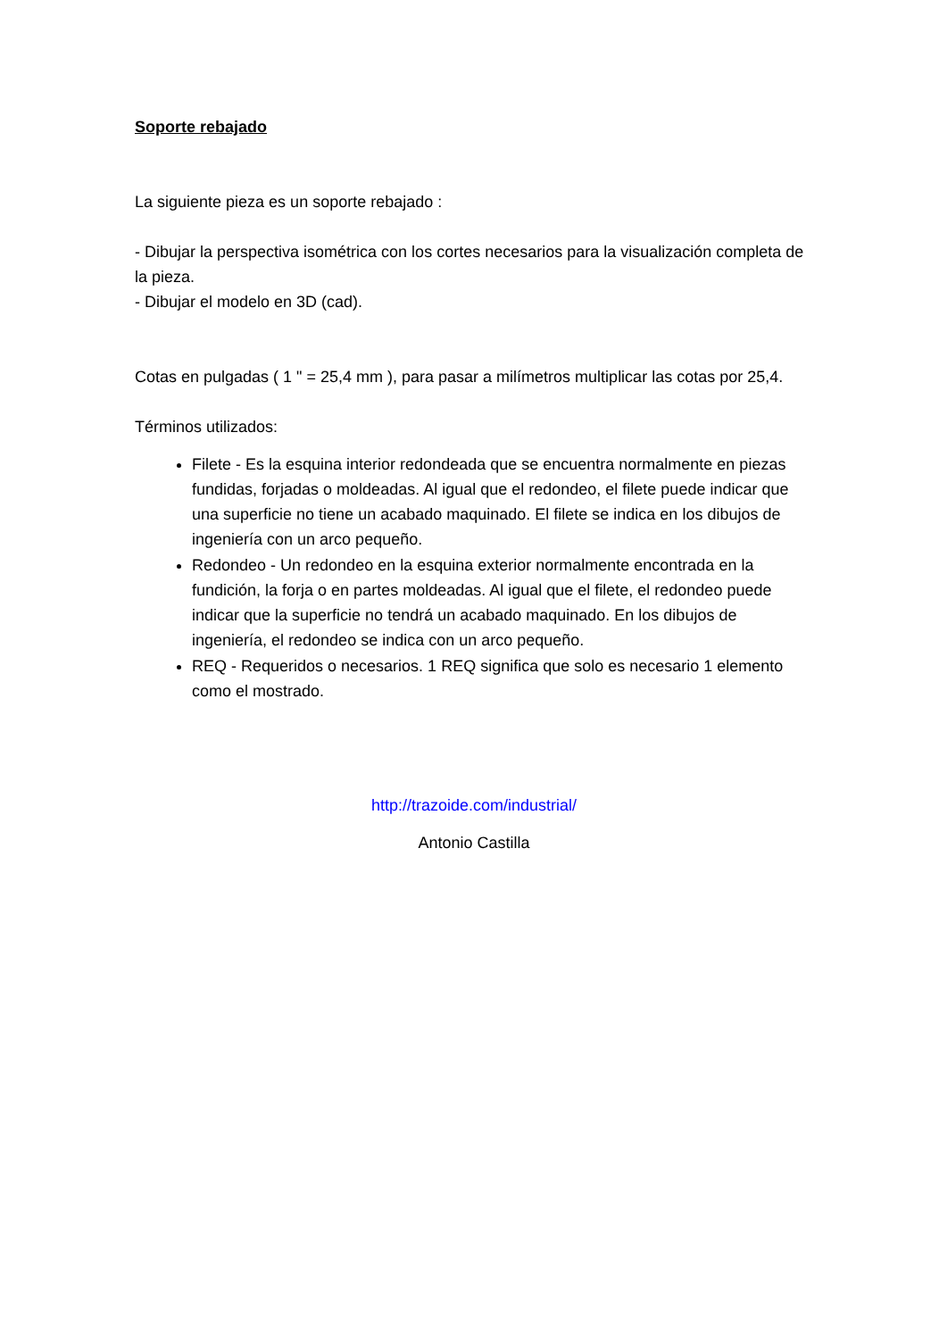Soporte rebajado
La siguiente pieza es un soporte rebajado :
- Dibujar la perspectiva isométrica con los cortes necesarios para la visualización completa de la pieza.
- Dibujar el modelo en 3D (cad).
Cotas en pulgadas ( 1 " = 25,4 mm ), para pasar a milímetros multiplicar las cotas por 25,4.
Términos utilizados:
Filete - Es la esquina interior redondeada que se encuentra normalmente en piezas fundidas, forjadas o moldeadas. Al igual que el redondeo, el filete puede indicar que una superficie no tiene un acabado maquinado. El filete se indica en los dibujos de ingeniería con un arco pequeño.
Redondeo - Un redondeo en la esquina exterior normalmente encontrada en la fundición, la forja o en partes moldeadas. Al igual que el filete, el redondeo puede indicar que la superficie no tendrá un acabado maquinado. En los dibujos de ingeniería, el redondeo se indica con un arco pequeño.
REQ - Requeridos o necesarios. 1 REQ significa que solo es necesario 1 elemento como el mostrado.
http://trazoide.com/industrial/
Antonio Castilla